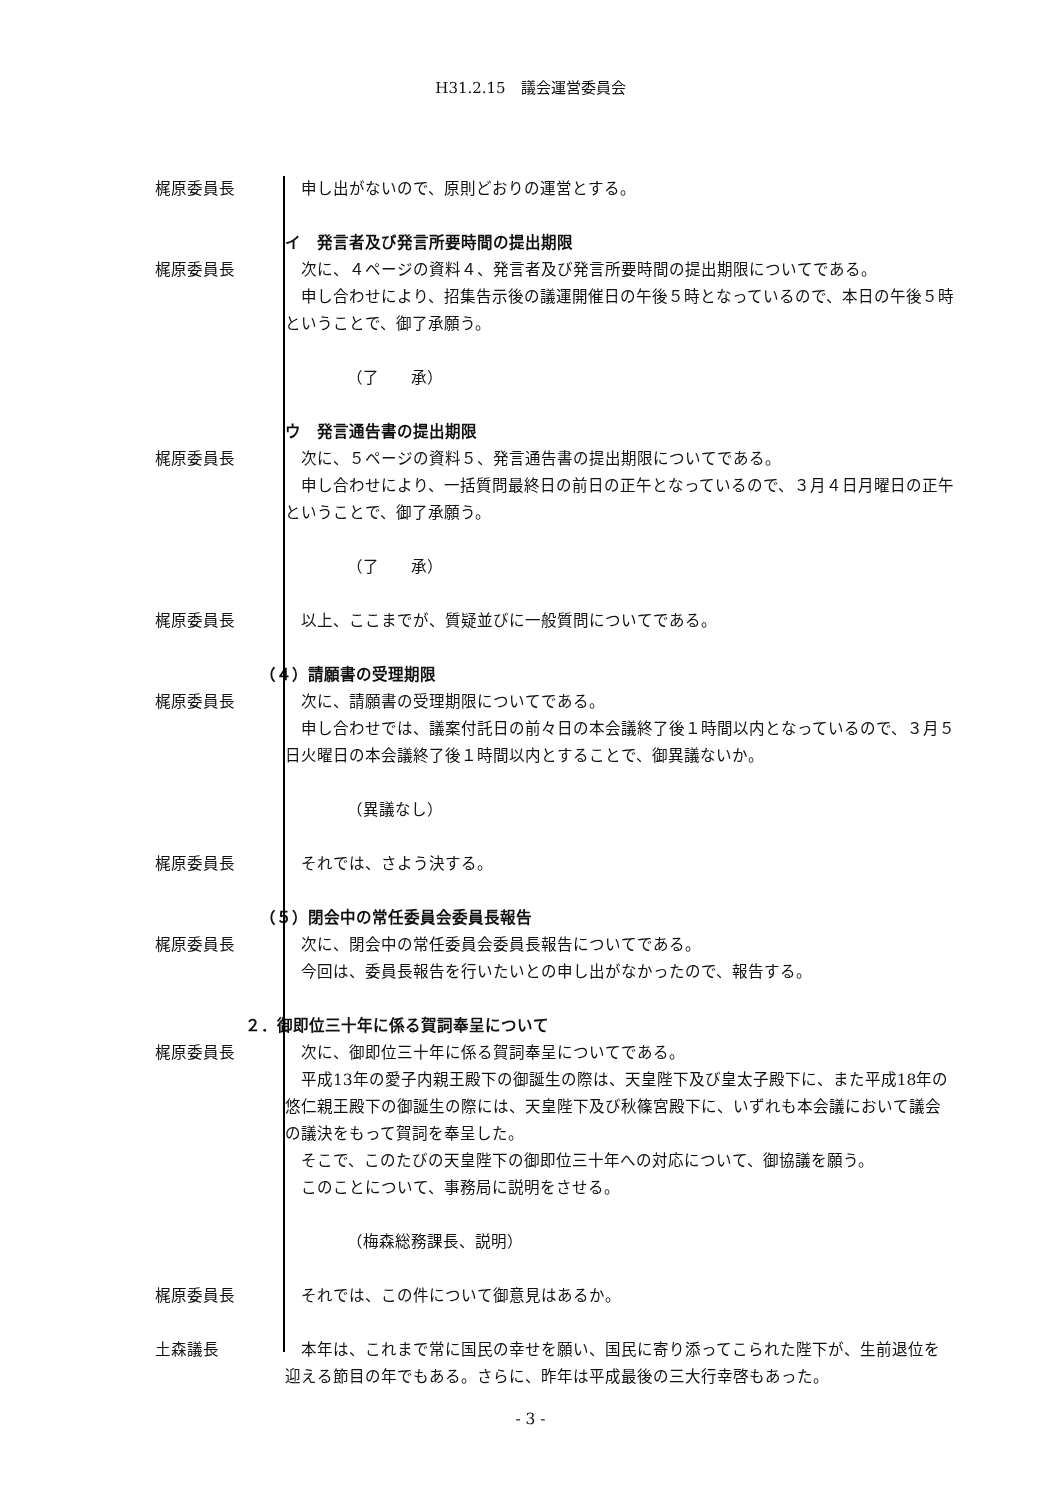H31.2.15　議会運営委員会
梶原委員長 　申し出がないので、原則どおりの運営とする。
イ　発言者及び発言所要時間の提出期限
梶原委員長 　次に、４ページの資料４、発言者及び発言所要時間の提出期限についてである。
　申し合わせにより、招集告示後の議運開催日の午後５時となっているので、本日の午後５時ということで、御了承願う。
（了　　承）
ウ　発言通告書の提出期限
梶原委員長 　次に、５ページの資料５、発言通告書の提出期限についてである。
　申し合わせにより、一括質問最終日の前日の正午となっているので、３月４日月曜日の正午ということで、御了承願う。
（了　　承）
梶原委員長 　以上、ここまでが、質疑並びに一般質問についてである。
（４）請願書の受理期限
梶原委員長 　次に、請願書の受理期限についてである。
　申し合わせでは、議案付託日の前々日の本会議終了後１時間以内となっているので、３月５日火曜日の本会議終了後１時間以内とすることで、御異議ないか。
（異議なし）
梶原委員長 　それでは、さよう決する。
（５）閉会中の常任委員会委員長報告
梶原委員長 　次に、閉会中の常任委員会委員長報告についてである。
　今回は、委員長報告を行いたいとの申し出がなかったので、報告する。
２．御即位三十年に係る賀詞奉呈について
梶原委員長 　次に、御即位三十年に係る賀詞奉呈についてである。
　平成13年の愛子内親王殿下の御誕生の際は、天皇陛下及び皇太子殿下に、また平成18年の悠仁親王殿下の御誕生の際には、天皇陛下及び秋篠宮殿下に、いずれも本会議において議会の議決をもって賀詞を奉呈した。
　そこで、このたびの天皇陛下の御即位三十年への対応について、御協議を願う。
　このことについて、事務局に説明をさせる。
（梅森総務課長、説明）
梶原委員長 　それでは、この件について御意見はあるか。
土森議長 　本年は、これまで常に国民の幸せを願い、国民に寄り添ってこられた陛下が、生前退位を迎える節目の年でもある。さらに、昨年は平成最後の三大行幸啓もあった。
- 3 -